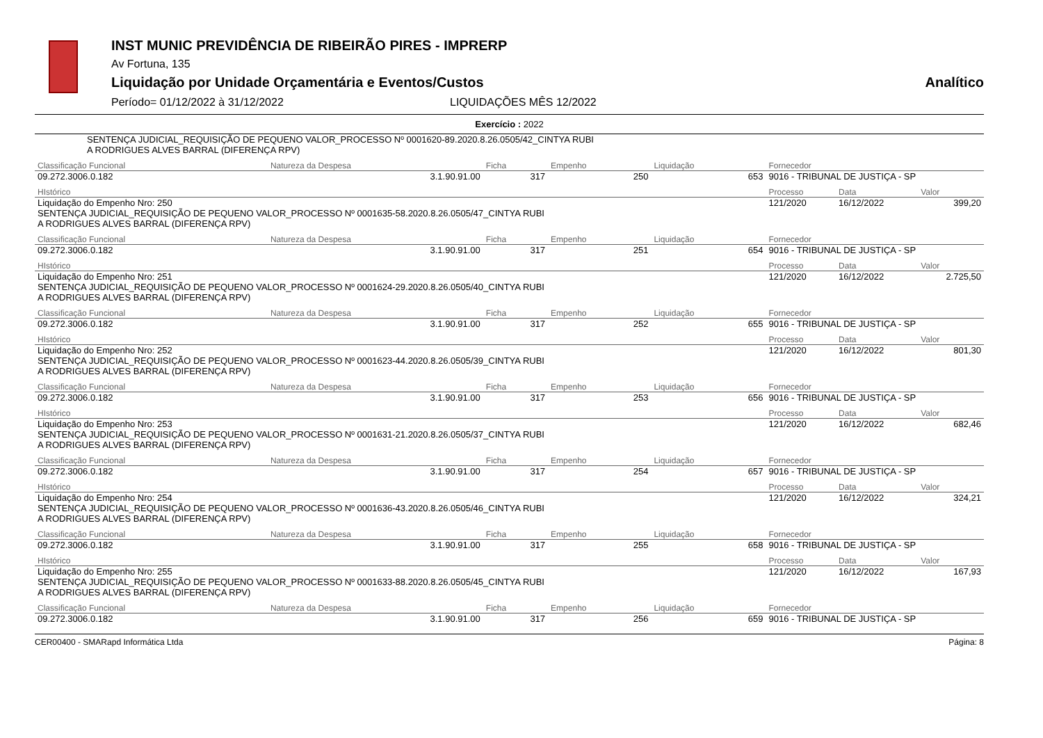INST MUNIC PREVIDÊNCIA DE RIBEIRÃO PIRES - IMPRERP
Av Fortuna, 135
Liquidação por Unidade Orçamentária e Eventos/Custos Analítico
Período= 01/12/2022 à 31/12/2022 LIQUIDAÇÕES MÊS 12/2022
Exercício : 2022
SENTENÇA JUDICIAL_REQUISIÇÃO DE PEQUENO VALOR_PROCESSO Nº 0001620-89.2020.8.26.0505/42_CINTYA RUBI
A RODRIGUES ALVES BARRAL (DIFERENÇA RPV)
| Classificação Funcional | Natureza da Despesa | Ficha | Empenho | Liquidação | Fornecedor | | |
| 09.272.3006.0.182 | 3.1.90.91.00 | 317 | 250 | 653 | 9016 - TRIBUNAL DE JUSTIÇA - SP | | |
| HIstórico | | | | | Processo | Data | Valor |
| Liquidação do Empenho Nro: 250 SENTENÇA JUDICIAL_REQUISIÇÃO DE PEQUENO VALOR_PROCESSO Nº 0001635-58.2020.8.26.0505/47_CINTYA RUBI A RODRIGUES ALVES BARRAL (DIFERENÇA RPV) | | | | | 121/2020 | 16/12/2022 | 399,20 |
| Classificação Funcional | Natureza da Despesa | Ficha | Empenho | Liquidação | Fornecedor | | |
| 09.272.3006.0.182 | 3.1.90.91.00 | 317 | 251 | 654 | 9016 - TRIBUNAL DE JUSTIÇA - SP | | |
| HIstórico | | | | | Processo | Data | Valor |
| Liquidação do Empenho Nro: 251 SENTENÇA JUDICIAL_REQUISIÇÃO DE PEQUENO VALOR_PROCESSO Nº 0001624-29.2020.8.26.0505/40_CINTYA RUBI A RODRIGUES ALVES BARRAL (DIFERENÇA RPV) | | | | | 121/2020 | 16/12/2022 | 2.725,50 |
| Classificação Funcional | Natureza da Despesa | Ficha | Empenho | Liquidação | Fornecedor | | |
| 09.272.3006.0.182 | 3.1.90.91.00 | 317 | 252 | 655 | 9016 - TRIBUNAL DE JUSTIÇA - SP | | |
| HIstórico | | | | | Processo | Data | Valor |
| Liquidação do Empenho Nro: 252 SENTENÇA JUDICIAL_REQUISIÇÃO DE PEQUENO VALOR_PROCESSO Nº 0001623-44.2020.8.26.0505/39_CINTYA RUBI A RODRIGUES ALVES BARRAL (DIFERENÇA RPV) | | | | | 121/2020 | 16/12/2022 | 801,30 |
| Classificação Funcional | Natureza da Despesa | Ficha | Empenho | Liquidação | Fornecedor | | |
| 09.272.3006.0.182 | 3.1.90.91.00 | 317 | 253 | 656 | 9016 - TRIBUNAL DE JUSTIÇA - SP | | |
| HIstórico | | | | | Processo | Data | Valor |
| Liquidação do Empenho Nro: 253 SENTENÇA JUDICIAL_REQUISIÇÃO DE PEQUENO VALOR_PROCESSO Nº 0001631-21.2020.8.26.0505/37_CINTYA RUBI A RODRIGUES ALVES BARRAL (DIFERENÇA RPV) | | | | | 121/2020 | 16/12/2022 | 682,46 |
| Classificação Funcional | Natureza da Despesa | Ficha | Empenho | Liquidação | Fornecedor | | |
| 09.272.3006.0.182 | 3.1.90.91.00 | 317 | 254 | 657 | 9016 - TRIBUNAL DE JUSTIÇA - SP | | |
| HIstórico | | | | | Processo | Data | Valor |
| Liquidação do Empenho Nro: 254 SENTENÇA JUDICIAL_REQUISIÇÃO DE PEQUENO VALOR_PROCESSO Nº 0001636-43.2020.8.26.0505/46_CINTYA RUBI A RODRIGUES ALVES BARRAL (DIFERENÇA RPV) | | | | | 121/2020 | 16/12/2022 | 324,21 |
| Classificação Funcional | Natureza da Despesa | Ficha | Empenho | Liquidação | Fornecedor | | |
| 09.272.3006.0.182 | 3.1.90.91.00 | 317 | 255 | 658 | 9016 - TRIBUNAL DE JUSTIÇA - SP | | |
| HIstórico | | | | | Processo | Data | Valor |
| Liquidação do Empenho Nro: 255 SENTENÇA JUDICIAL_REQUISIÇÃO DE PEQUENO VALOR_PROCESSO Nº 0001633-88.2020.8.26.0505/45_CINTYA RUBI A RODRIGUES ALVES BARRAL (DIFERENÇA RPV) | | | | | 121/2020 | 16/12/2022 | 167,93 |
| Classificação Funcional | Natureza da Despesa | Ficha | Empenho | Liquidação | Fornecedor | | |
| 09.272.3006.0.182 | 3.1.90.91.00 | 317 | 256 | 659 | 9016 - TRIBUNAL DE JUSTIÇA - SP | | |
CER00400 - SMARapd Informática Ltda Página: 8